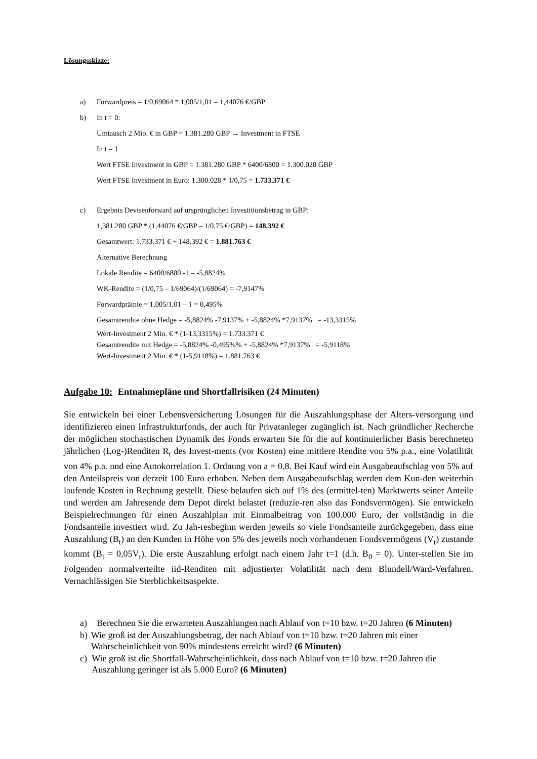Lösungsskizze:
a) Forwardpreis = 1/0,69064 * 1,005/1,01 = 1,44076 €/GBP
b) In t = 0:
Umtausch 2 Mio. € in GBP = 1.381.280 GBP → Investment in FTSE
In t = 1
Wert FTSE Investment in GBP = 1.381.280 GBP * 6400/6800 = 1.300.028 GBP
Wert FTSE Investment in Euro: 1.300.028 * 1/0,75 = 1.733.371 €
c) Ergebnis Devisenforward auf ursprünglichen Investitionsbetrag in GBP:
1,381.280 GBP * (1,44076 €/GBP – 1/0,75 €/GBP) = 148.392 €
Gesamtwert: 1.733.371 € + 148.392 € = 1.881.763 €
Alternative Berechnung
Lokale Rendite = 6400/6800 -1 = -5,8824%
WK-Rendite = (1/0,75 – 1/69064)/(1/69064) = -7,9147%
Forwardprämie = 1,005/1,01 – 1 = 0,495%
Gesamtrendite ohne Hedge = -5,8824% -7,9137% + -5,8824% *7,9137% = -13,3315%
Wert-Investment 2 Mio. € * (1-13,3315%) = 1.733.371 €
Gesamtrendite mit Hedge = -5,8824% -0,495%% + -5,8824% *7,9137% = -5,9118%
Wert-Investment 2 Mio. € * (1-5,9118%) = 1.881.763 €
Aufgabe 10: Entnahmepläne und Shortfallrisiken (24 Minuten)
Sie entwickeln bei einer Lebensversicherung Lösungen für die Auszahlungsphase der Alters-versorgung und identifizieren einen Infrastrukturfonds, der auch für Privatanleger zugänglich ist. Nach gründlicher Recherche der möglichen stochastischen Dynamik des Fonds erwarten Sie für die auf kontinuierlicher Basis berechneten jährlichen (Log-)Renditen R<sub>t</sub> des Invest-ments (vor Kosten) eine mittlere Rendite von 5% p.a., eine Volatilität von 4% p.a. und eine Autokorrelation 1. Ordnung von a = 0,8. Bei Kauf wird ein Ausgabeaufschlag von 5% auf den Anteilspreis von derzeit 100 Euro erhoben. Neben dem Ausgabeaufschlag werden dem Kun-den weiterhin laufende Kosten in Rechnung gestellt. Diese belaufen sich auf 1% des (ermittel-ten) Marktwerts seiner Anteile und werden am Jahresende dem Depot direkt belastet (reduzie-ren also das Fondsvermögen). Sie entwickeln Beispielrechnungen für einen Auszahlplan mit Einmalbeitrag von 100.000 Euro, der vollständig in die Fondsanteile investiert wird. Zu Jah-resbeginn werden jeweils so viele Fondsanteile zurückgegeben, dass eine Auszahlung (B<sub>t</sub>) an den Kunden in Höhe von 5% des jeweils noch vorhandenen Fondsvermögens (V<sub>t</sub>) zustande kommt (B<sub>t</sub> = 0,05V<sub>t</sub>). Die erste Auszahlung erfolgt nach einem Jahr t=1 (d.h. B<sub>0</sub> = 0). Unter-stellen Sie im Folgenden normalverteilte iid-Renditen mit adjustierter Volatilität nach dem Blundell/Ward-Verfahren. Vernachlässigen Sie Sterblichkeitsaspekte.
a) Berechnen Sie die erwarteten Auszahlungen nach Ablauf von t=10 bzw. t=20 Jahren (6 Minuten)
b) Wie groß ist der Auszahlungsbetrag, der nach Ablauf von t=10 bzw. t=20 Jahren mit einer Wahrscheinlichkeit von 90% mindestens erreicht wird? (6 Minuten)
c) Wie groß ist die Shortfall-Wahrscheinlichkeit, dass nach Ablauf von t=10 bzw. t=20 Jahren die Auszahlung geringer ist als 5.000 Euro? (6 Minuten)